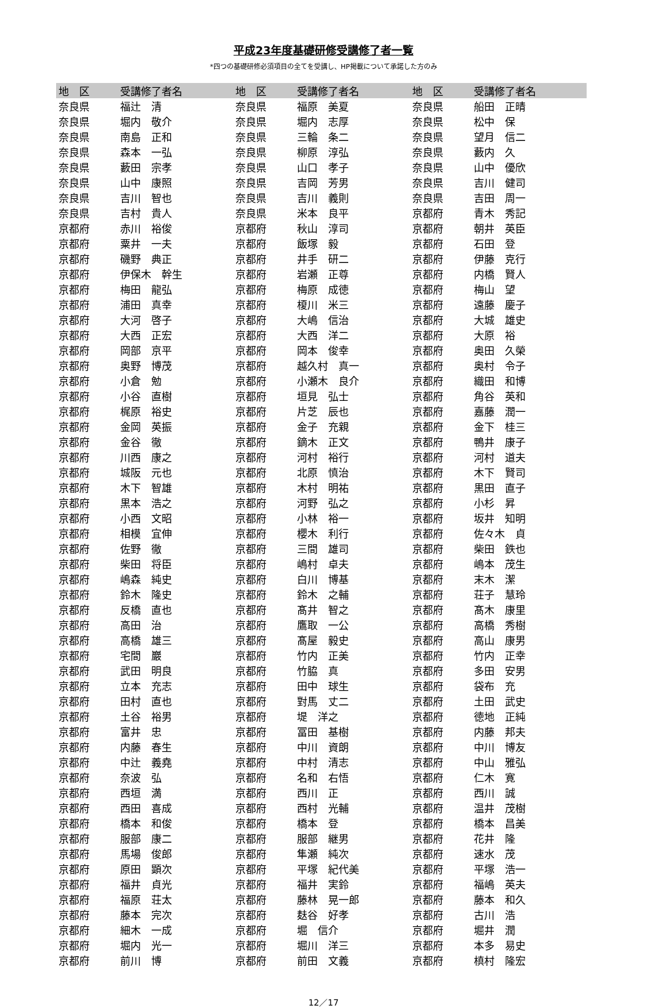平成23年度基礎研修受講修了者一覧
*四つの基礎研修必須項目の全てを受講し、HP掲載について承諾した方のみ
| 地 区 | 受講修了者名 | 地 区 | 受講修了者名 | 地 区 | 受講修了者名 |
| --- | --- | --- | --- | --- | --- |
| 奈良県 | 福辻 清 | 奈良県 | 福原 美夏 | 奈良県 | 船田 正晴 |
| 奈良県 | 堀内 敬介 | 奈良県 | 堀内 志厚 | 奈良県 | 松中 保 |
| 奈良県 | 南島 正和 | 奈良県 | 三輪 条二 | 奈良県 | 望月 信二 |
| 奈良県 | 森本 一弘 | 奈良県 | 柳原 淳弘 | 奈良県 | 藪内 久 |
| 奈良県 | 藪田 宗孝 | 奈良県 | 山口 孝子 | 奈良県 | 山中 優欣 |
| 奈良県 | 山中 康照 | 奈良県 | 吉岡 芳男 | 奈良県 | 吉川 健司 |
| 奈良県 | 吉川 智也 | 奈良県 | 吉川 義則 | 奈良県 | 吉田 周一 |
| 奈良県 | 吉村 貴人 | 奈良県 | 米本 良平 | 京都府 | 青木 秀記 |
| 京都府 | 赤川 裕俊 | 京都府 | 秋山 淳司 | 京都府 | 朝井 英臣 |
| 京都府 | 粟井 一夫 | 京都府 | 飯塚 毅 | 京都府 | 石田 登 |
| 京都府 | 磯野 典正 | 京都府 | 井手 研二 | 京都府 | 伊藤 克行 |
| 京都府 | 伊保木 幹生 | 京都府 | 岩瀬 正尊 | 京都府 | 内橋 賢人 |
| 京都府 | 梅田 龍弘 | 京都府 | 梅原 成徳 | 京都府 | 梅山 望 |
| 京都府 | 浦田 真幸 | 京都府 | 榎川 米三 | 京都府 | 遠藤 慶子 |
| 京都府 | 大河 啓子 | 京都府 | 大嶋 信治 | 京都府 | 大城 雄史 |
| 京都府 | 大西 正宏 | 京都府 | 大西 洋二 | 京都府 | 大原 裕 |
| 京都府 | 岡部 京平 | 京都府 | 岡本 俊幸 | 京都府 | 奥田 久榮 |
| 京都府 | 奥野 博茂 | 京都府 | 越久村 真一 | 京都府 | 奥村 令子 |
| 京都府 | 小倉 勉 | 京都府 | 小瀬木 良介 | 京都府 | 織田 和博 |
| 京都府 | 小谷 直樹 | 京都府 | 垣見 弘士 | 京都府 | 角谷 英和 |
| 京都府 | 梶原 裕史 | 京都府 | 片芝 辰也 | 京都府 | 嘉藤 潤一 |
| 京都府 | 金岡 英振 | 京都府 | 金子 充親 | 京都府 | 金下 桂三 |
| 京都府 | 金谷 徹 | 京都府 | 鏑木 正文 | 京都府 | 鴨井 康子 |
| 京都府 | 川西 康之 | 京都府 | 河村 裕行 | 京都府 | 河村 道夫 |
| 京都府 | 城阪 元也 | 京都府 | 北原 慎治 | 京都府 | 木下 賢司 |
| 京都府 | 木下 智雄 | 京都府 | 木村 明祐 | 京都府 | 黒田 直子 |
| 京都府 | 黒本 浩之 | 京都府 | 河野 弘之 | 京都府 | 小杉 昇 |
| 京都府 | 小西 文昭 | 京都府 | 小林 裕一 | 京都府 | 坂井 知明 |
| 京都府 | 相模 宜伸 | 京都府 | 櫻木 利行 | 京都府 | 佐々木 貞 |
| 京都府 | 佐野 徹 | 京都府 | 三間 雄司 | 京都府 | 柴田 鉄也 |
| 京都府 | 柴田 将臣 | 京都府 | 嶋村 卓夫 | 京都府 | 嶋本 茂生 |
| 京都府 | 嶋森 純史 | 京都府 | 白川 博基 | 京都府 | 末木 潔 |
| 京都府 | 鈴木 隆史 | 京都府 | 鈴木 之輔 | 京都府 | 荘子 慧玲 |
| 京都府 | 反橋 直也 | 京都府 | 髙井 智之 | 京都府 | 髙木 康里 |
| 京都府 | 高田 治 | 京都府 | 鷹取 一公 | 京都府 | 高橋 秀樹 |
| 京都府 | 高橋 雄三 | 京都府 | 髙屋 毅史 | 京都府 | 高山 康男 |
| 京都府 | 宅間 巖 | 京都府 | 竹内 正美 | 京都府 | 竹内 正幸 |
| 京都府 | 武田 明良 | 京都府 | 竹脇 真 | 京都府 | 多田 安男 |
| 京都府 | 立本 充志 | 京都府 | 田中 球生 | 京都府 | 袋布 充 |
| 京都府 | 田村 直也 | 京都府 | 對馬 丈二 | 京都府 | 土田 武史 |
| 京都府 | 土谷 裕男 | 京都府 | 堤 洋之 | 京都府 | 徳地 正純 |
| 京都府 | 富井 忠 | 京都府 | 冨田 基樹 | 京都府 | 内藤 邦夫 |
| 京都府 | 内藤 春生 | 京都府 | 中川 資朗 | 京都府 | 中川 博友 |
| 京都府 | 中辻 義堯 | 京都府 | 中村 清志 | 京都府 | 中山 雅弘 |
| 京都府 | 奈波 弘 | 京都府 | 名和 右悟 | 京都府 | 仁木 寛 |
| 京都府 | 西垣 満 | 京都府 | 西川 正 | 京都府 | 西川 誠 |
| 京都府 | 西田 喜成 | 京都府 | 西村 光輔 | 京都府 | 温井 茂樹 |
| 京都府 | 橋本 和俊 | 京都府 | 橋本 登 | 京都府 | 橋本 昌美 |
| 京都府 | 服部 康二 | 京都府 | 服部 継男 | 京都府 | 花井 隆 |
| 京都府 | 馬場 俊郎 | 京都府 | 隼瀬 純次 | 京都府 | 速水 茂 |
| 京都府 | 原田 顕次 | 京都府 | 平塚 紀代美 | 京都府 | 平塚 浩一 |
| 京都府 | 福井 貞光 | 京都府 | 福井 実鈴 | 京都府 | 福嶋 英夫 |
| 京都府 | 福原 荘太 | 京都府 | 藤林 晃一郎 | 京都府 | 藤本 和久 |
| 京都府 | 藤本 完次 | 京都府 | 麸谷 好孝 | 京都府 | 古川 浩 |
| 京都府 | 細木 一成 | 京都府 | 堀 信介 | 京都府 | 堀井 潤 |
| 京都府 | 堀内 光一 | 京都府 | 堀川 洋三 | 京都府 | 本多 易史 |
| 京都府 | 前川 博 | 京都府 | 前田 文義 | 京都府 | 槙村 隆宏 |
12／17